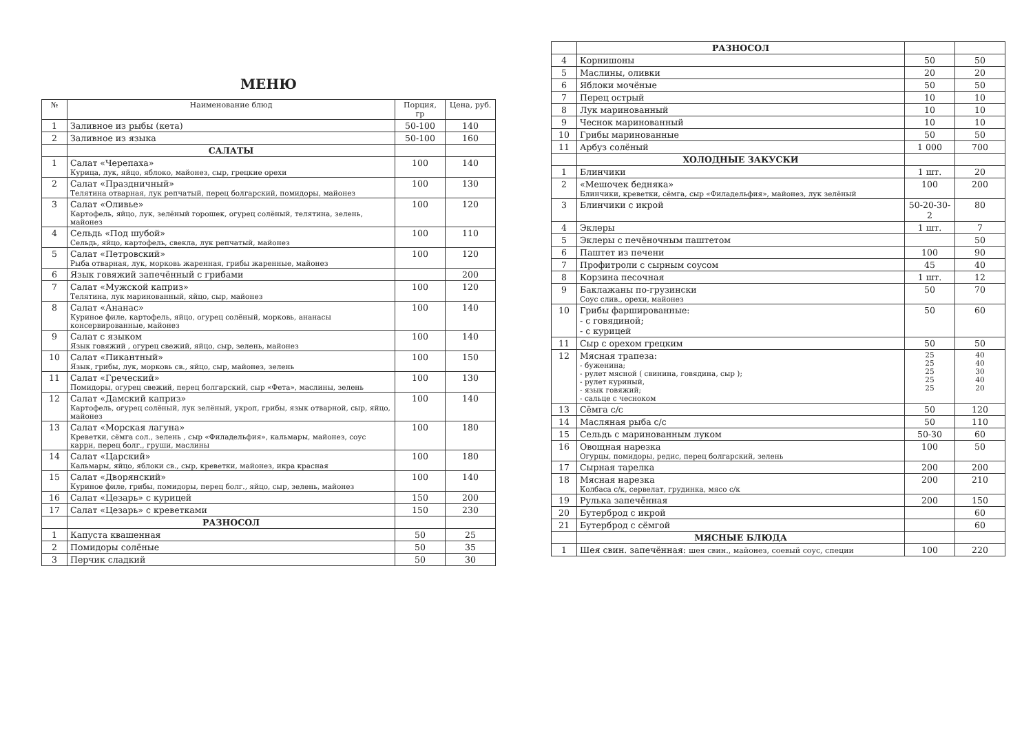МЕНЮ
| № | Наименование блюд | Порция, гр | Цена, руб. |
| --- | --- | --- | --- |
| 1 | Заливное из рыбы (кета) | 50-100 | 140 |
| 2 | Заливное из языка | 50-100 | 160 |
| | САЛАТЫ | | |
| 1 | Салат «Черепаха» Курица, лук, яйцо, яблоко, майонез, сыр, грецкие орехи | 100 | 140 |
| 2 | Салат «Праздничный» Телятина отварная, лук репчатый, перец болгарский, помидоры, майонез | 100 | 130 |
| 3 | Салат «Оливье» Картофель, яйцо, лук, зелёный горошек, огурец солёный, телятина, зелень, майонез | 100 | 120 |
| 4 | Сельдь «Под шубой» Сельдь, яйцо, картофель, свекла, лук репчатый, майонез | 100 | 110 |
| 5 | Салат «Петровский» Рыба отварная, лук, морковь жаренная, грибы жаренные, майонез | 100 | 120 |
| 6 | Язык говяжий запечённый с грибами | | 200 |
| 7 | Салат «Мужской каприз» Телятина, лук маринованный, яйцо, сыр, майонез | 100 | 120 |
| 8 | Салат «Ананас» Куриное филе, картофель, яйцо, огурец солёный, морковь, ананасы консервированные, майонез | 100 | 140 |
| 9 | Салат с языком Язык говяжий , огурец свежий, яйцо, сыр, зелень, майонез | 100 | 140 |
| 10 | Салат «Пикантный» Язык, грибы, лук, морковь св., яйцо, сыр, майонез, зелень | 100 | 150 |
| 11 | Салат «Греческий» Помидоры, огурец свежий, перец болгарский, сыр «Фета», маслины, зелень | 100 | 130 |
| 12 | Салат «Дамский каприз» Картофель, огурец солёный, лук зелёный, укроп, грибы, язык отварной, сыр, яйцо, майонез | 100 | 140 |
| 13 | Салат «Морская лагуна» Креветки, сёмга сол., зелень , сыр «Филадельфия», кальмары, майонез, соус карри, перец болг., груши, маслины | 100 | 180 |
| 14 | Салат «Царский» Кальмары, яйцо, яблоки св., сыр, креветки, майонез, икра красная | 100 | 180 |
| 15 | Салат «Дворянский» Куриное филе, грибы, помидоры, перец болг., яйцо, сыр, зелень, майонез | 100 | 140 |
| 16 | Салат «Цезарь» с курицей | 150 | 200 |
| 17 | Салат «Цезарь» с креветками | 150 | 230 |
| | РАЗНОСОЛ | | |
| 1 | Капуста квашенная | 50 | 25 |
| 2 | Помидоры солёные | 50 | 35 |
| 3 | Перчик сладкий | 50 | 30 |
| | РАЗНОСОЛ | | |
| 4 | Корнишоны | 50 | 50 |
| 5 | Маслины, оливки | 20 | 20 |
| 6 | Яблоки мочёные | 50 | 50 |
| 7 | Перец острый | 10 | 10 |
| 8 | Лук маринованный | 10 | 10 |
| 9 | Чеснок маринованный | 10 | 10 |
| 10 | Грибы маринованные | 50 | 50 |
| 11 | Арбуз солёный | 1 000 | 700 |
| | ХОЛОДНЫЕ ЗАКУСКИ | | |
| 1 | Блинчики | 1 шт. | 20 |
| 2 | «Мешочек бедняка» Блинчики, креветки, сёмга, сыр «Филадельфия», майонез, лук зелёный | 100 | 200 |
| 3 | Блинчики с икрой | 50-20-30-2 | 80 |
| 4 | Эклеры | 1 шт. | 7 |
| 5 | Эклеры с печёночным паштетом | | 50 |
| 6 | Паштет из печени | 100 | 90 |
| 7 | Профитроли с сырным соусом | 45 | 40 |
| 8 | Корзина песочная | 1 шт. | 12 |
| 9 | Баклажаны по-грузински Соус слив., орехи, майонез | 50 | 70 |
| 10 | Грибы фаршированные: - с говядиной; - с курицей | 50 | 60 |
| 11 | Сыр с орехом грецким | 50 | 50 |
| 12 | Мясная трапеза: - буженина; - рулет мясной ( свинина, говядина, сыр ); - рулет куриный, - язык говяжий; - сальце с чесноком | 25 25 25 25 25 | 40 40 30 40 20 |
| 13 | Сёмга с/с | 50 | 120 |
| 14 | Масляная рыба с/с | 50 | 110 |
| 15 | Сельдь с маринованным луком | 50-30 | 60 |
| 16 | Овощная нарезка Огурцы, помидоры, редис, перец болгарский, зелень | 100 | 50 |
| 17 | Сырная тарелка | 200 | 200 |
| 18 | Мясная нарезка Колбаса с/к, сервелат, грудинка, мясо с/к | 200 | 210 |
| 19 | Рулька запечённая | 200 | 150 |
| 20 | Бутерброд с икрой | | 60 |
| 21 | Бутерброд с сёмгой | | 60 |
| | МЯСНЫЕ БЛЮДА | | |
| 1 | Шея свин. запечённая: шея свин., майонез, соевый соус, специи | 100 | 220 |